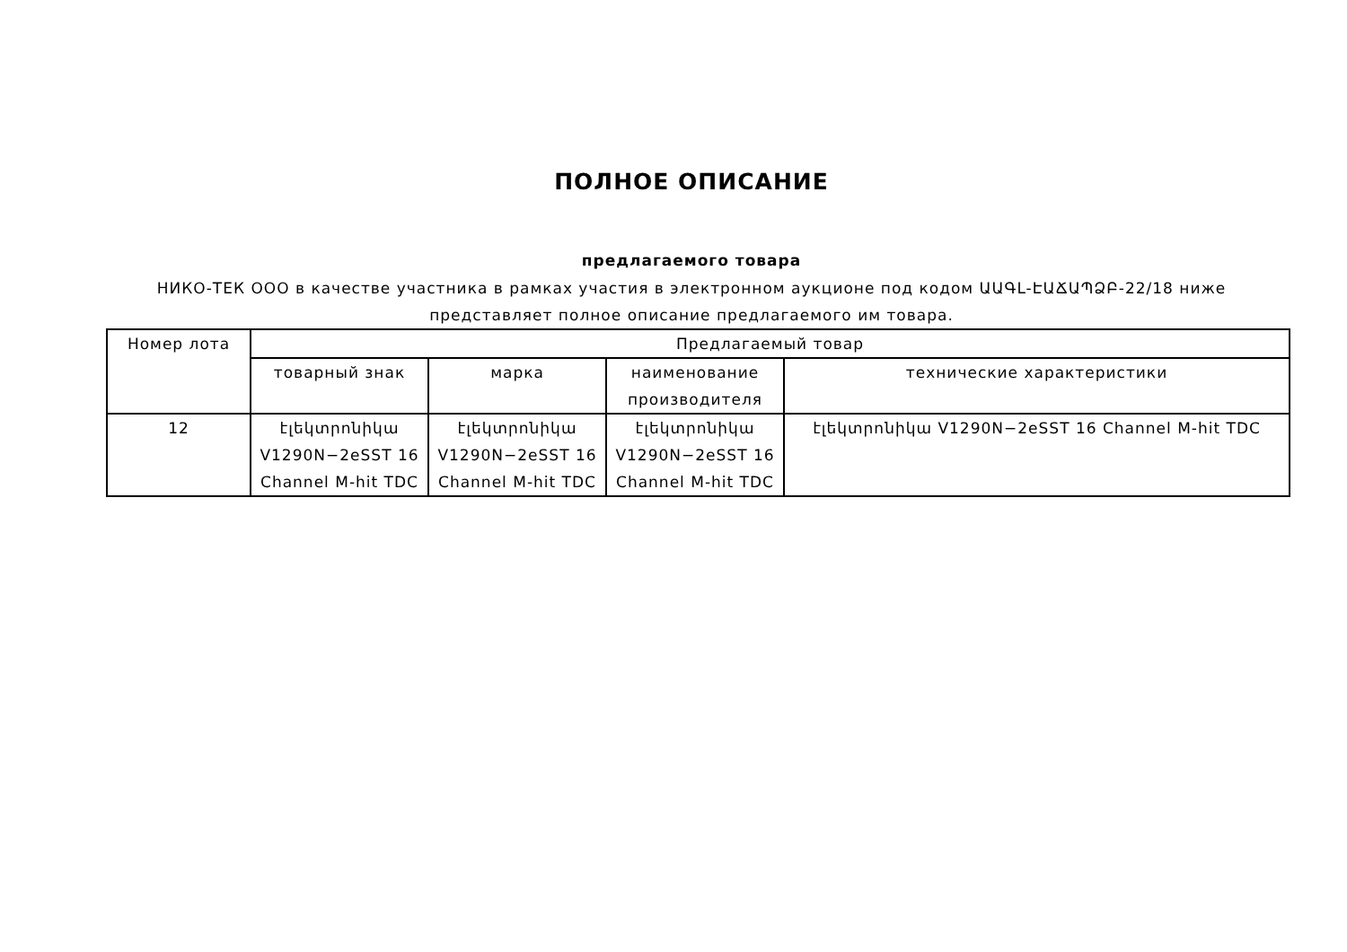ПОЛНОЕ ОПИСАНИЕ
предлагаемого товара
НИКО-ТЕК ООО в качестве участника в рамках участия в электронном аукционе под кодом ԱԱԳL-ԷԱՃԱՊՁԲ-22/18 ниже представляет полное описание предлагаемого им товара.
| Номер лота | Предлагаемый товар | | | |
| --- | --- | --- | --- | --- |
| | товарный знак | марка | наименование производителя | технические характеристики |
| 12 | էլեկտրոնիկա V1290N−2eSST 16 Channel M-hit TDC | էլեկտրոնիկա V1290N−2eSST 16 Channel M-hit TDC | էլեկտրոնիկա V1290N−2eSST 16 Channel M-hit TDC | էլեկտրոնիկա V1290N−2eSST 16 Channel M-hit TDC |